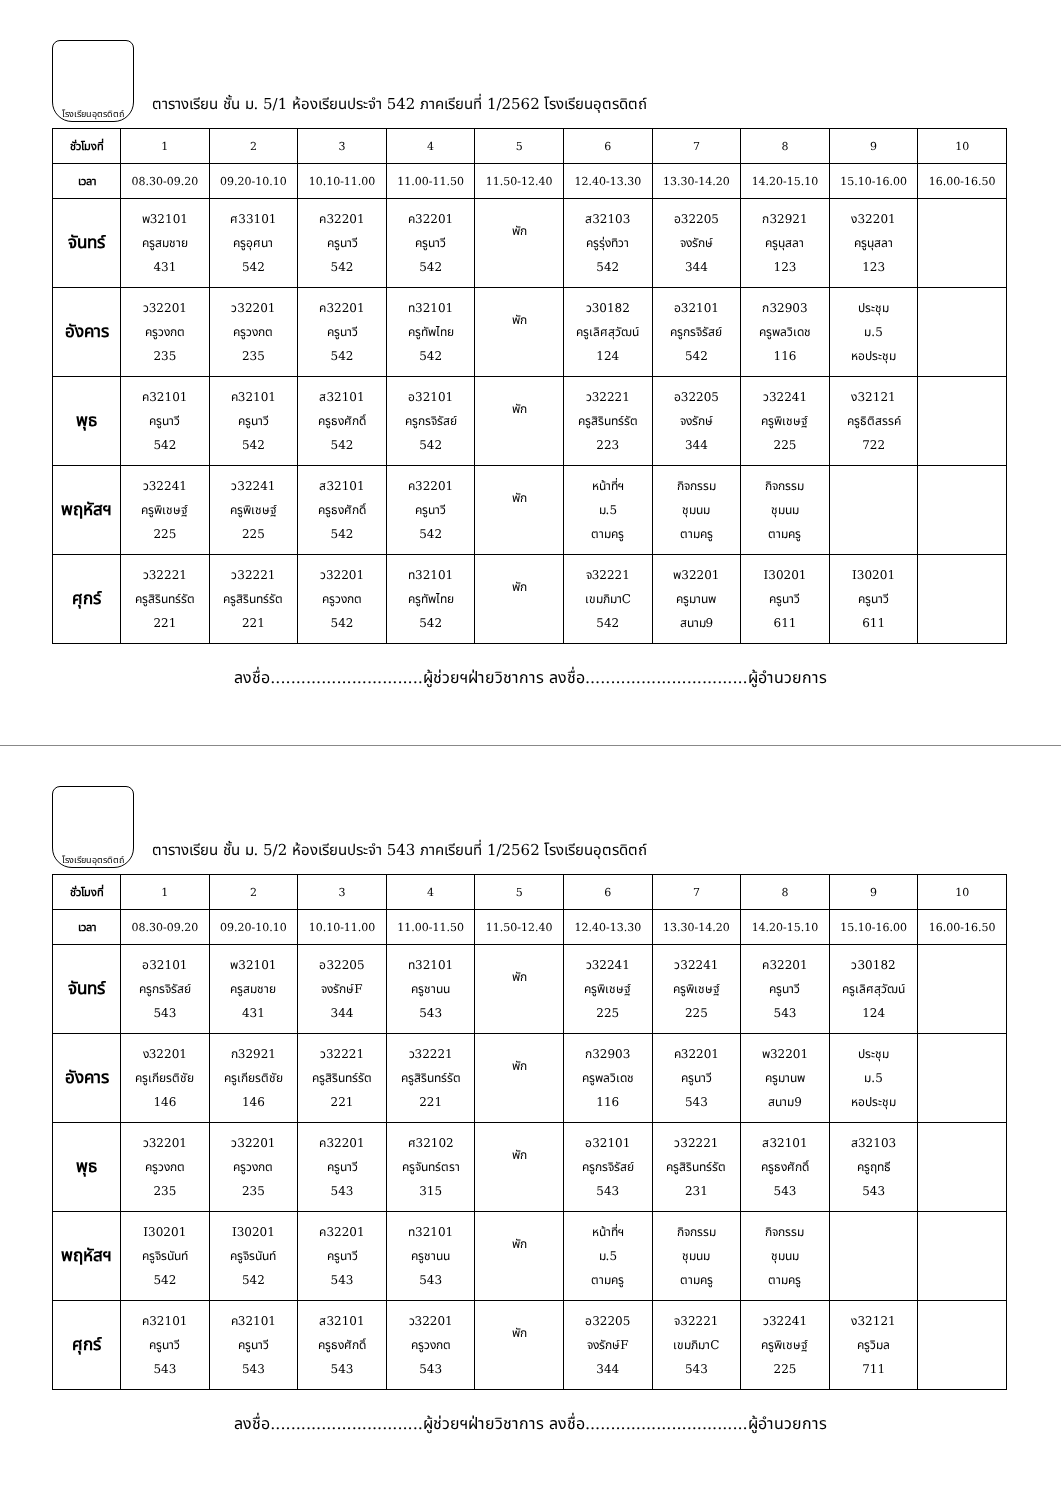โรงเรียนอุตรดิตถ์
ตารางเรียน ชั้น ม. 5/1 ห้องเรียนประจำ 542 ภาคเรียนที่ 1/2562 โรงเรียนอุตรดิตถ์
| ชั่วโมงที่ | 1 | 2 | 3 | 4 | 5 | 6 | 7 | 8 | 9 | 10 |
| เวลา | 08.30-09.20 | 09.20-10.10 | 10.10-11.00 | 11.00-11.50 | 11.50-12.40 | 12.40-13.30 | 13.30-14.20 | 14.20-15.10 | 15.10-16.00 | 16.00-16.50 |
| จันทร์ | พ32101 ครูสมชาย 431 | ศ33101 ครูอุศนา 542 | ค32201 ครูนาวี 542 | ค32201 ครูนาวี 542 | พัก | ส32103 ครูรุ่งทิวา 542 | อ32205 จงรักษ์ 344 | ก32921 ครูนุสลา 123 | ง32201 ครูนุสลา 123 | |
| อังคาร | ว32201 ครูวงกต 235 | ว32201 ครูวงกต 235 | ค32201 ครูนาวี 542 | ท32101 ครูทัพไทย 542 | พัก | ว30182 ครูเลิศสุวัฒน์ 124 | อ32101 ครูกรจิรัสย์ 542 | ก32903 ครูพลวิเดช 116 | ประชุม ม.5 หอประชุม | |
| พุธ | ค32101 ครูนาวี 542 | ค32101 ครูนาวี 542 | ส32101 ครูธงศักดิ์ 542 | อ32101 ครูกรจิรัสย์ 542 | พัก | ว32221 ครูสิรินทร์รัต 223 | อ32205 จงรักษ์ 344 | ว32241 ครูพิเชษฐ์ 225 | ง32121 ครูธิติสรรค์ 722 | |
| พฤหัสฯ | ว32241 ครูพิเชษฐ์ 225 | ว32241 ครูพิเชษฐ์ 225 | ส32101 ครูธงศักดิ์ 542 | ค32201 ครูนาวี 542 | พัก | หน้าที่ฯ ม.5 ตามครู | กิจกรรม ชุมนม ตามครู | กิจกรรม ชุมนม ตามครู | | |
| ศุกร์ | ว32221 ครูสิรินทร์รัต 221 | ว32221 ครูสิรินทร์รัต 221 | ว32201 ครูวงกต 542 | ท32101 ครูทัพไทย 542 | พัก | จ32221 เขมภิมาC 542 | พ32201 ครูมานพ สนาม9 | I30201 ครูนาวี 611 | I30201 ครูนาวี 611 | |
ลงชื่อ..............................ผู้ช่วยฯฝ่ายวิชาการ ลงชื่อ................................ผู้อำนวยการ
โรงเรียนอุตรดิตถ์
ตารางเรียน ชั้น ม. 5/2 ห้องเรียนประจำ 543 ภาคเรียนที่ 1/2562 โรงเรียนอุตรดิตถ์
| ชั่วโมงที่ | 1 | 2 | 3 | 4 | 5 | 6 | 7 | 8 | 9 | 10 |
| เวลา | 08.30-09.20 | 09.20-10.10 | 10.10-11.00 | 11.00-11.50 | 11.50-12.40 | 12.40-13.30 | 13.30-14.20 | 14.20-15.10 | 15.10-16.00 | 16.00-16.50 |
| จันทร์ | อ32101 ครูกรจิรัสย์ 543 | พ32101 ครูสมชาย 431 | อ32205 จงรักษ์F 344 | ท32101 ครูชานน 543 | พัก | ว32241 ครูพิเชษฐ์ 225 | ว32241 ครูพิเชษฐ์ 225 | ค32201 ครูนาวี 543 | ว30182 ครูเลิศสุวัฒน์ 124 | |
| อังคาร | ง32201 ครูเกียรติชัย 146 | ก32921 ครูเกียรติชัย 146 | ว32221 ครูสิรินทร์รัต 221 | ว32221 ครูสิรินทร์รัต 221 | พัก | ก32903 ครูพลวิเดช 116 | ค32201 ครูนาวี 543 | พ32201 ครูมานพ สนาม9 | ประชุม ม.5 หอประชุม | |
| พุธ | ว32201 ครูวงกต 235 | ว32201 ครูวงกต 235 | ค32201 ครูนาวี 543 | ศ32102 ครูจันทร์ตรา 315 | พัก | อ32101 ครูกรจิรัสย์ 543 | ว32221 ครูสิรินทร์รัต 231 | ส32101 ครูธงศักดิ์ 543 | ส32103 ครูฤทธี 543 | |
| พฤหัสฯ | I30201 ครูจิรนันท์ 542 | I30201 ครูจิรนันท์ 542 | ค32201 ครูนาวี 543 | ท32101 ครูชานน 543 | พัก | หน้าที่ฯ ม.5 ตามครู | กิจกรรม ชุมนม ตามครู | กิจกรรม ชุมนม ตามครู | | |
| ศุกร์ | ค32101 ครูนาวี 543 | ค32101 ครูนาวี 543 | ส32101 ครูธงศักดิ์ 543 | ว32201 ครูวงกต 543 | พัก | อ32205 จงรักษ์F 344 | จ32221 เขมภิมาC 543 | ว32241 ครูพิเชษฐ์ 225 | ง32121 ครูวิมล 711 | |
ลงชื่อ..............................ผู้ช่วยฯฝ่ายวิชาการ ลงชื่อ................................ผู้อำนวยการ